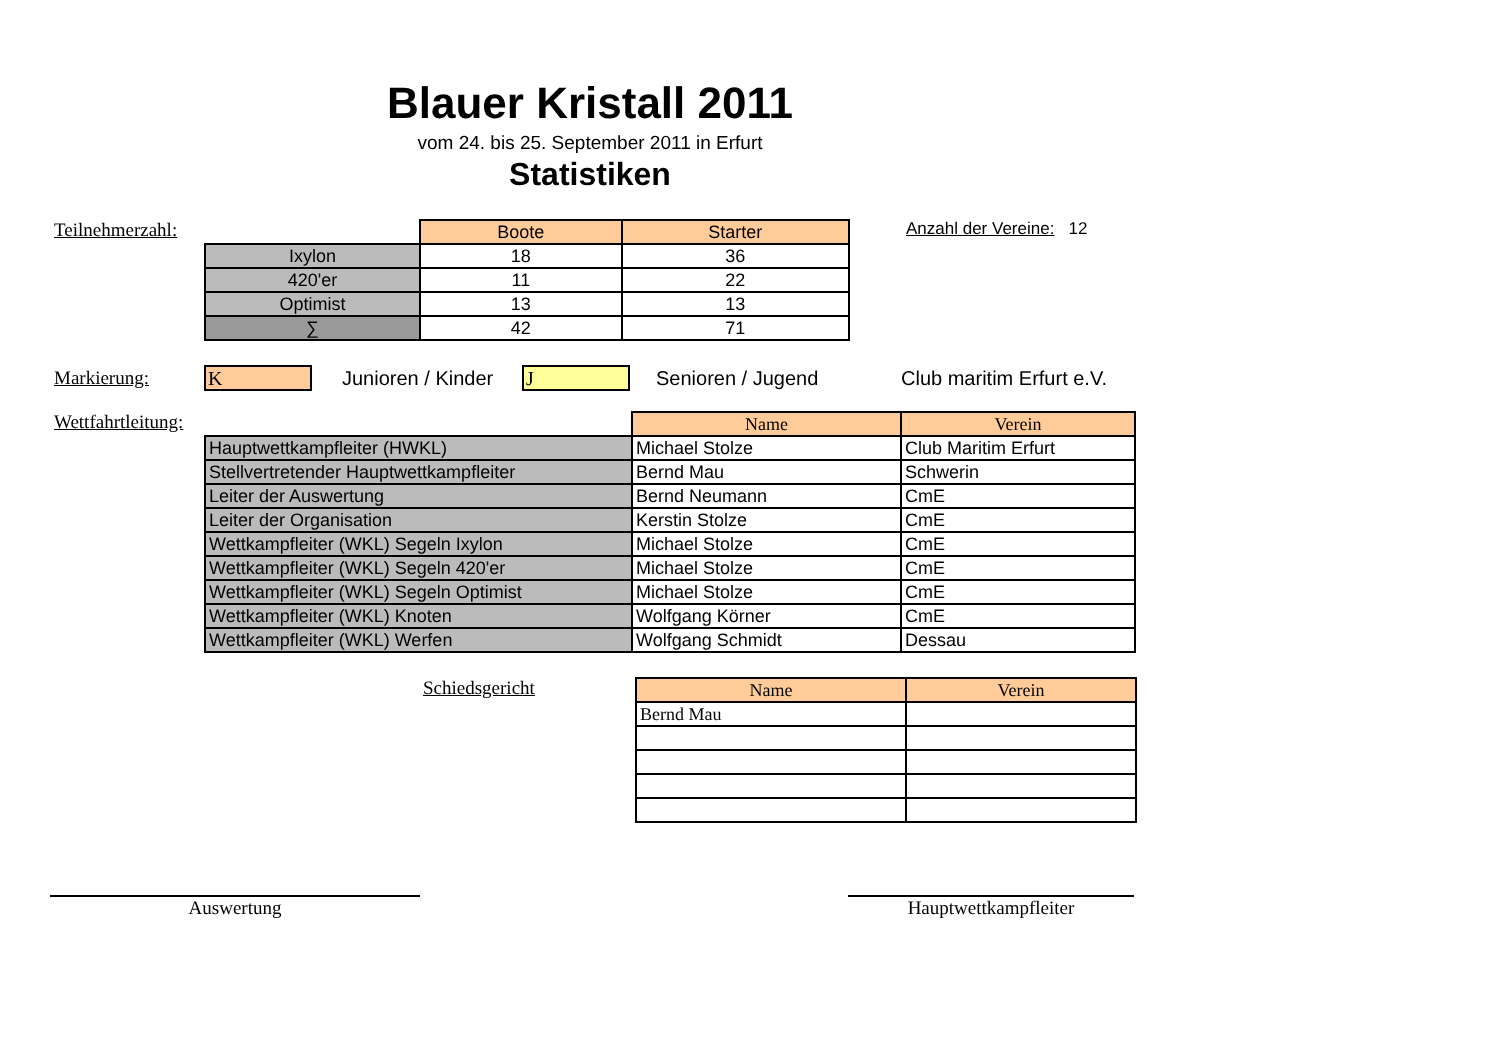Blauer Kristall 2011
vom 24. bis 25. September 2011 in Erfurt
Statistiken
Teilnehmerzahl:
| | Boote | Starter |
| Ixylon | 18 | 36 |
| 420'er | 11 | 22 |
| Optimist | 13 | 13 |
| ∑ | 42 | 71 |
Anzahl der Vereine: 12
Markierung:
K
Junioren / Kinder
J
Senioren / Jugend Club maritim Erfurt e.V.
Wettfahrtleitung:
| | Name | Verein |
| Hauptwettkampfleiter (HWKL) | Michael Stolze | Club Maritim Erfurt |
| Stellvertretender Hauptwettkampfleiter | Bernd Mau | Schwerin |
| Leiter der Auswertung | Bernd Neumann | CmE |
| Leiter der Organisation | Kerstin Stolze | CmE |
| Wettkampfleiter (WKL) Segeln Ixylon | Michael Stolze | CmE |
| Wettkampfleiter (WKL) Segeln 420'er | Michael Stolze | CmE |
| Wettkampfleiter (WKL) Segeln Optimist | Michael Stolze | CmE |
| Wettkampfleiter (WKL) Knoten | Wolfgang Körner | CmE |
| Wettkampfleiter (WKL) Werfen | Wolfgang Schmidt | Dessau |
Schiedsgericht
| Name | Verein |
| --- | --- |
| Bernd Mau | |
Auswertung Hauptwettkampfleiter